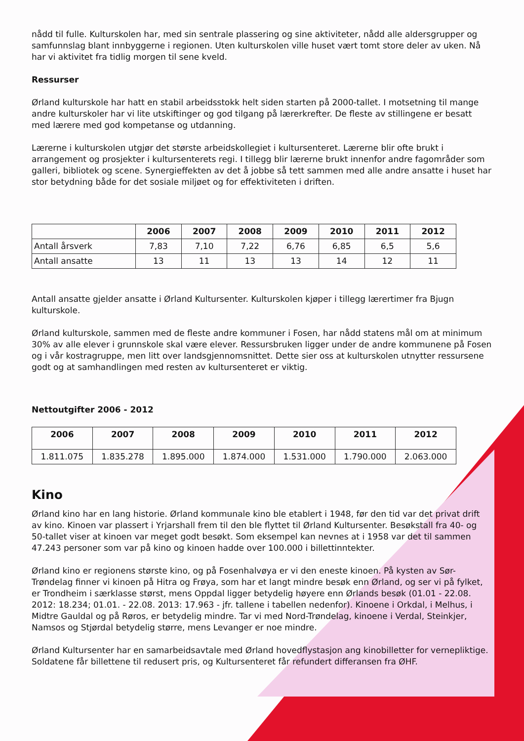nådd til fulle. Kulturskolen har, med sin sentrale plassering og sine aktiviteter, nådd alle aldersgrupper og samfunnslag blant innbyggerne i regionen. Uten kulturskolen ville huset vært tomt store deler av uken. Nå har vi aktivitet fra tidlig morgen til sene kveld.
Ressurser
Ørland kulturskole har hatt en stabil arbeidsstokk helt siden starten på 2000-tallet. I motsetning til mange andre kulturskoler har vi lite utskiftinger og god tilgang på lærerkrefter. De fleste av stillingene er besatt med lærere med god kompetanse og utdanning.
Lærerne i kulturskolen utgjør det største arbeidskollegiet i kultursenteret. Lærerne blir ofte brukt i arrangement og prosjekter i kultursenterets regi. I tillegg blir lærerne brukt innenfor andre fagområder som galleri, bibliotek og scene. Synergieffekten av det å jobbe så tett sammen med alle andre ansatte i huset har stor betydning både for det sosiale miljøet og for effektiviteten i driften.
| | 2006 | 2007 | 2008 | 2009 | 2010 | 2011 | 2012 |
| --- | --- | --- | --- | --- | --- | --- | --- |
| Antall årsverk | 7,83 | 7,10 | 7,22 | 6,76 | 6,85 | 6,5 | 5,6 |
| Antall ansatte | 13 | 11 | 13 | 13 | 14 | 12 | 11 |
Antall ansatte gjelder ansatte i Ørland Kultursenter. Kulturskolen kjøper i tillegg lærertimer fra Bjugn kulturskole.
Ørland kulturskole, sammen med de fleste andre kommuner i Fosen, har nådd statens mål om at minimum 30% av alle elever i grunnskole skal være elever. Ressursbruken ligger under de andre kommunene på Fosen og i vår kostragruppe, men litt over landsgjennomsnittet. Dette sier oss at kulturskolen utnytter ressursene godt og at samhandlingen med resten av kultursenteret er viktig.
Nettoutgifter 2006 - 2012
| 2006 | 2007 | 2008 | 2009 | 2010 | 2011 | 2012 |
| --- | --- | --- | --- | --- | --- | --- |
| 1.811.075 | 1.835.278 | 1.895.000 | 1.874.000 | 1.531.000 | 1.790.000 | 2.063.000 |
Kino
Ørland kino har en lang historie. Ørland kommunale kino ble etablert i 1948, før den tid var det privat drift av kino. Kinoen var plassert i Yrjarshall frem til den ble flyttet til Ørland Kultursenter. Besøkstall fra 40- og 50-tallet viser at kinoen var meget godt besøkt. Som eksempel kan nevnes at i 1958 var det til sammen 47.243 personer som var på kino og kinoen hadde over 100.000 i billettinntekter.
Ørland kino er regionens største kino, og på Fosenhalvøya er vi den eneste kinoen. På kysten av Sør-Trøndelag finner vi kinoen på Hitra og Frøya, som har et langt mindre besøk enn Ørland, og ser vi på fylket, er Trondheim i særklasse størst, mens Oppdal ligger betydelig høyere enn Ørlands besøk (01.01 - 22.08. 2012: 18.234; 01.01. - 22.08. 2013: 17.963 - jfr. tallene i tabellen nedenfor). Kinoene i Orkdal, i Melhus, i Midtre Gauldal og på Røros, er betydelig mindre. Tar vi med Nord-Trøndelag, kinoene i Verdal, Steinkjer, Namsos og Stjørdal betydelig større, mens Levanger er noe mindre.
Ørland Kultursenter har en samarbeidsavtale med Ørland hovedflystasjon ang kinobilletter for vernepliktige. Soldatene får billettene til redusert pris, og Kultursenteret får refundert differansen fra ØHF.